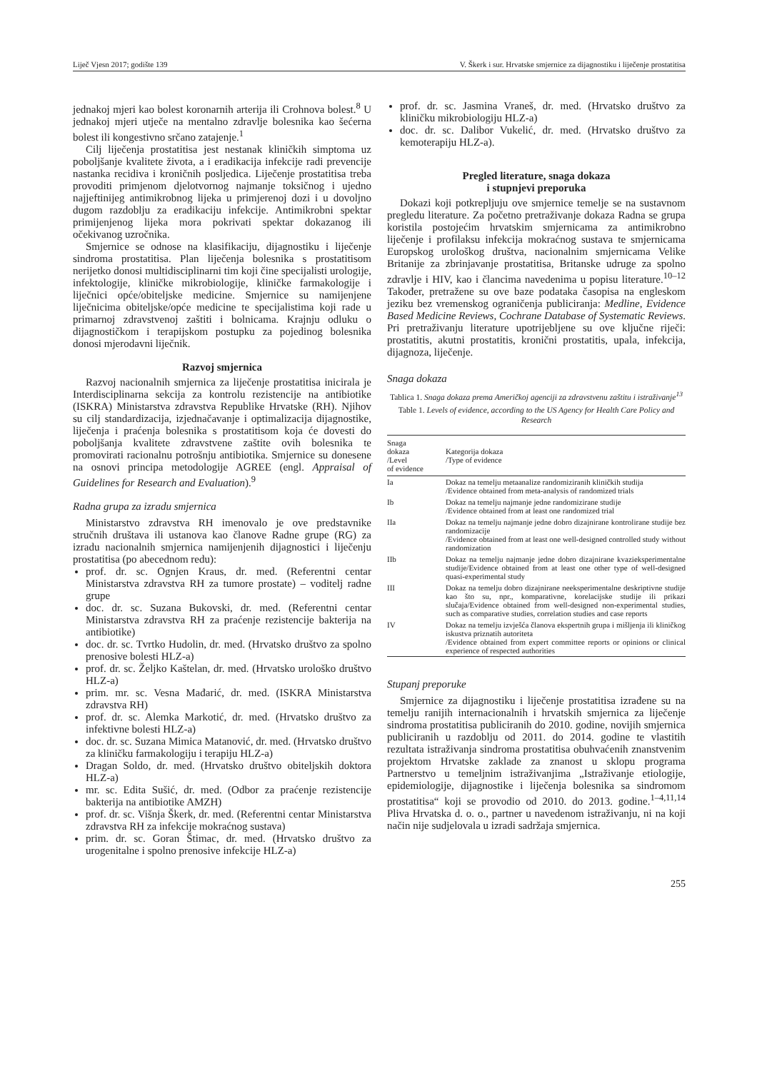Liječ Vjesn 2017; godište 139 V. Škerk i sur. Hrvatske smjernice za dijagnostiku i liječenje prostatitisa
jednakoj mjeri kao bolest koronarnih arterija ili Crohnova bolest.<sup>8</sup> U jednakoj mjeri utječe na mentalno zdravlje bolesnika kao šećerna bolest ili kongestivno srčano zatajenje.<sup>1</sup>
Cilj liječenja prostatitisa jest nestanak kliničkih simptoma uz poboljšanje kvalitete života, a i eradikacija infekcije radi prevencije nastanka recidiva i kroničnih posljedica. Liječenje prostatitisa treba provoditi primjenom djelotvornog najmanje toksičnog i ujedno najjeftinijeg antimikrobnog lijeka u primjerenoj dozi i u dovoljno dugom razdoblju za eradikaciju infekcije. Antimikrobni spektar primijenjenog lijeka mora pokrivati spektar dokazanog ili očekivanog uzročnika.
Smjernice se odnose na klasifikaciju, dijagnostiku i liječenje sindroma prostatitisa. Plan liječenja bolesnika s prostatitisom nerijetko donosi multidisciplinarni tim koji čine specijalisti urologije, infektologije, kliničke mikrobiologije, kliničke farmakologije i liječnici opće/obiteljske medicine. Smjernice su namijenjene liječnicima obiteljske/opće medicine te specijalistima koji rade u primarnoj zdravstvenoj zaštiti i bolnicama. Krajnju odluku o dijagnostičkom i terapijskom postupku za pojedinog bolesnika donosi mjerodavni liječnik.
Razvoj smjernica
Razvoj nacionalnih smjernica za liječenje prostatitisa inicirala je Interdisciplinarna sekcija za kontrolu rezistencije na antibiotike (ISKRA) Ministarstva zdravstva Republike Hrvatske (RH). Njihov su cilj standardizacija, izjednačavanje i optimalizacija dijagnostike, liječenja i praćenja bolesnika s prostatitisom koja će dovesti do poboljšanja kvalitete zdravstvene zaštite ovih bolesnika te promovirati racionalnu potrošnju antibiotika. Smjernice su donesene na osnovi principa metodologije AGREE (engl. Appraisal of Guidelines for Research and Evaluation).<sup>9</sup>
Radna grupa za izradu smjernica
Ministarstvo zdravstva RH imenovalo je ove predstavnike stručnih društava ili ustanova kao članove Radne grupe (RG) za izradu nacionalnih smjernica namijenjenih dijagnostici i liječenju prostatitisa (po abecednom redu):
prof. dr. sc. Ognjen Kraus, dr. med. (Referentni centar Ministarstva zdravstva RH za tumore prostate) – voditelj radne grupe
doc. dr. sc. Suzana Bukovski, dr. med. (Referentni centar Ministarstva zdravstva RH za praćenje rezistencije bakterija na antibiotike)
doc. dr. sc. Tvrtko Hudolin, dr. med. (Hrvatsko društvo za spolno prenosive bolesti HLZ-a)
prof. dr. sc. Željko Kaštelan, dr. med. (Hrvatsko urološko društvo HLZ-a)
prim. mr. sc. Vesna Mađarić, dr. med. (ISKRA Ministarstva zdravstva RH)
prof. dr. sc. Alemka Markotić, dr. med. (Hrvatsko društvo za infektivne bolesti HLZ-a)
doc. dr. sc. Suzana Mimica Matanović, dr. med. (Hrvatsko društvo za kliničku farmakologiju i terapiju HLZ-a)
Dragan Soldo, dr. med. (Hrvatsko društvo obiteljskih doktora HLZ-a)
mr. sc. Edita Sušić, dr. med. (Odbor za praćenje rezistencije bakterija na antibiotike AMZH)
prof. dr. sc. Višnja Škerk, dr. med. (Referentni centar Ministarstva zdravstva RH za infekcije mokraćnog sustava)
prim. dr. sc. Goran Štimac, dr. med. (Hrvatsko društvo za urogenitalne i spolno prenosive infekcije HLZ-a)
prof. dr. sc. Jasmina Vraneš, dr. med. (Hrvatsko društvo za kliničku mikrobiologiju HLZ-a)
doc. dr. sc. Dalibor Vukelić, dr. med. (Hrvatsko društvo za kemoterapiju HLZ-a).
Pregled literature, snaga dokaza
i stupnjevi preporuka
Dokazi koji potkrepljuju ove smjernice temelje se na sustavnom pregledu literature. Za početno pretraživanje dokaza Radna se grupa koristila postojećim hrvatskim smjernicama za antimikrobno liječenje i profilaksu infekcija mokraćnog sustava te smjernicama Europskog urološkog društva, nacionalnim smjernicama Velike Britanije za zbrinjavanje prostatitisa, Britanske udruge za spolno zdravlje i HIV, kao i člancima navedenima u popisu literature.<sup>10–12</sup> Također, pretražene su ove baze podataka časopisa na engleskom jeziku bez vremenskog ograničenja publiciranja: Medline, Evidence Based Medicine Reviews, Cochrane Database of Systematic Reviews. Pri pretraživanju literature upotrijebljene su ove ključne riječi: prostatitis, akutni prostatitis, kronični prostatitis, upala, infekcija, dijagnoza, liječenje.
Snaga dokaza
Tablica 1. Snaga dokaza prema Američkoj agenciji za zdravstvenu zaštitu i istraživanje<sup>13</sup>
Table 1. Levels of evidence, according to the US Agency for Health Care Policy and Research
| Snaga dokaza /Level of evidence | Kategorija dokaza /Type of evidence |
| --- | --- |
| Ia | Dokaz na temelju metaanalize randomiziranih kliničkih studija /Evidence obtained from meta-analysis of randomized trials |
| Ib | Dokaz na temelju najmanje jedne randomizirane studije /Evidence obtained from at least one randomized trial |
| IIa | Dokaz na temelju najmanje jedne dobro dizajnirane kontrolirane studije bez randomizacije /Evidence obtained from at least one well-designed controlled study without randomization |
| IIb | Dokaz na temelju najmanje jedne dobro dizajnirane kvazieksperimentalne studije/Evidence obtained from at least one other type of well-designed quasi-experimental study |
| III | Dokaz na temelju dobro dizajnirane neeksperimentalne deskriptivne studije kao što su, npr., komparativne, korelacijske studije ili prikazi slučaja/Evidence obtained from well-designed non-experimental studies, such as comparative studies, correlation studies and case reports |
| IV | Dokaz na temelju izvješća članova ekspertnih grupa i mišljenja ili kliničkog iskustva priznatih autoriteta /Evidence obtained from expert committee reports or opinions or clinical experience of respected authorities |
Stupanj preporuke
Smjernice za dijagnostiku i liječenje prostatitisa izrađene su na temelju ranijih internacionalnih i hrvatskih smjernica za liječenje sindroma prostatitisa publiciranih do 2010. godine, novijih smjernica publiciranih u razdoblju od 2011. do 2014. godine te vlastitih rezultata istraživanja sindroma prostatitisa obuhvaćenih znanstvenim projektom Hrvatske zaklade za znanost u sklopu programa Partnerstvo u temeljnim istraživanjima „Istraživanje etiologije, epidemiologije, dijagnostike i liječenja bolesnika sa sindromom prostatitisa“ koji se provodio od 2010. do 2013. godine.<sup>1–4,11,14</sup> Pliva Hrvatska d. o. o., partner u navedenom istraživanju, ni na koji način nije sudjelovala u izradi sadržaja smjernica.
255